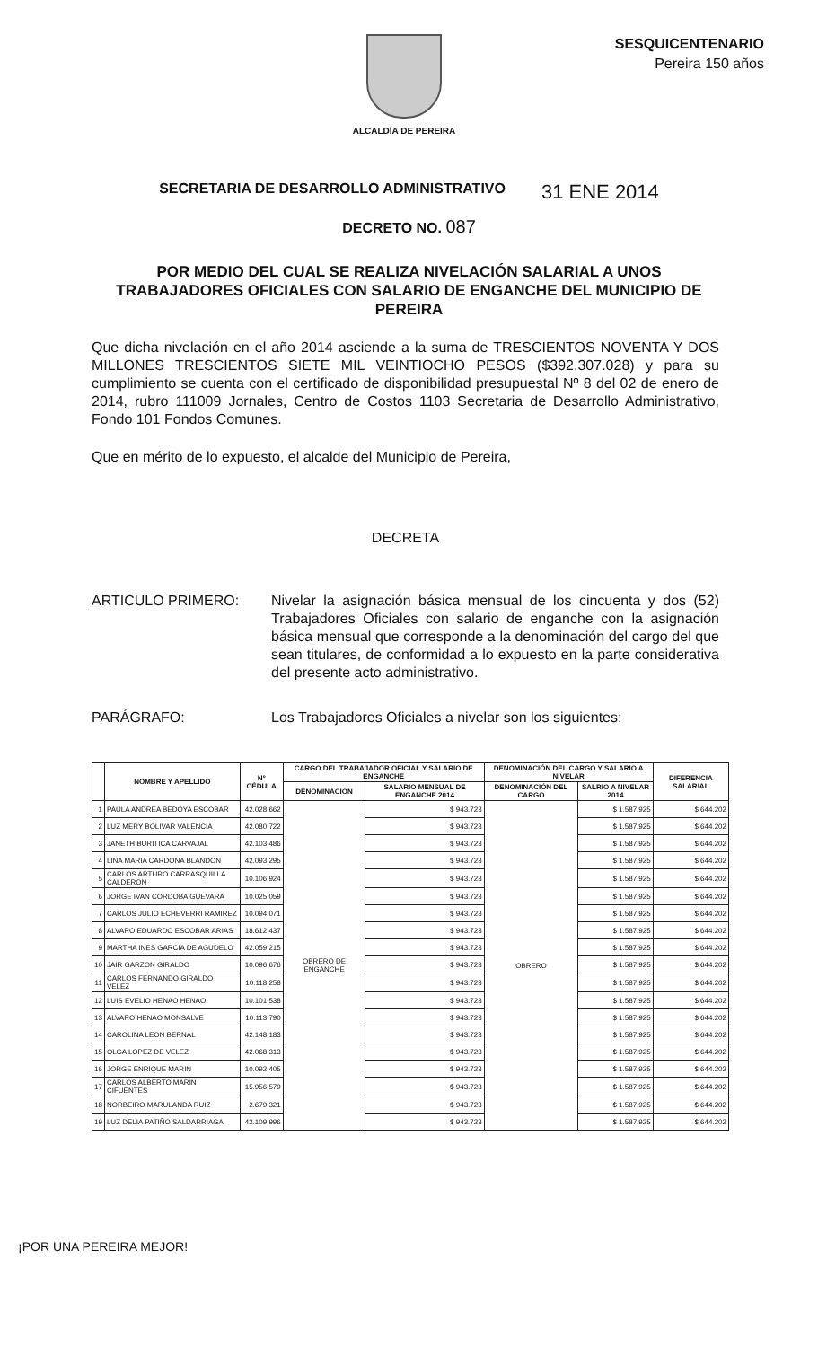ALCALDÍA DE PEREIRA
SESQUICENTENARIO
Pereira 150 años
SECRETARIA DE DESARROLLO ADMINISTRATIVO 31 ENE 2014
DECRETO NO. 087
POR MEDIO DEL CUAL SE REALIZA NIVELACIÓN SALARIAL A UNOS TRABAJADORES OFICIALES CON SALARIO DE ENGANCHE DEL MUNICIPIO DE PEREIRA
Que dicha nivelación en el año 2014 asciende a la suma de TRESCIENTOS NOVENTA Y DOS MILLONES TRESCIENTOS SIETE MIL VEINTIOCHO PESOS ($392.307.028) y para su cumplimiento se cuenta con el certificado de disponibilidad presupuestal Nº 8 del 02 de enero de 2014, rubro 111009 Jornales, Centro de Costos 1103 Secretaria de Desarrollo Administrativo, Fondo 101 Fondos Comunes.
Que en mérito de lo expuesto, el alcalde del Municipio de Pereira,
DECRETA
ARTICULO PRIMERO: Nivelar la asignación básica mensual de los cincuenta y dos (52) Trabajadores Oficiales con salario de enganche con la asignación básica mensual que corresponde a la denominación del cargo del que sean titulares, de conformidad a lo expuesto en la parte considerativa del presente acto administrativo.
PARÁGRAFO: Los Trabajadores Oficiales a nivelar son los siguientes:
| | NOMBRE Y APELLIDO | Nº CÉDULA | CARGO DEL TRABAJADOR OFICIAL Y SALARIO DE ENGANCHE | | DENOMINACIÓN DEL CARGO Y SALARIO A NIVELAR | | DIFERENCIA SALARIAL |
| --- | --- | --- | --- | --- | --- | --- | --- |
| | | | DENOMINACIÓN | SALARIO MENSUAL DE ENGANCHE 2014 | DENOMINACIÓN DEL CARGO | SALRIO A NIVELAR 2014 | |
| 1 | PAULA ANDREA BEDOYA ESCOBAR | 42.028.662 | OBRERO DE ENGANCHE | $ 943.723 | OBRERO | $ 1.587.925 | $ 644.202 |
| 2 | LUZ MERY BOLIVAR VALENCIA | 42.080.722 | | $ 943.723 | | $ 1.587.925 | $ 644.202 |
| 3 | JANETH BURITICA CARVAJAL | 42.103.486 | | $ 943.723 | | $ 1.587.925 | $ 644.202 |
| 4 | LINA MARIA CARDONA BLANDON | 42.093.295 | | $ 943.723 | | $ 1.587.925 | $ 644.202 |
| 5 | CARLOS ARTURO CARRASQUILLA CALDERON | 10.106.924 | | $ 943.723 | | $ 1.587.925 | $ 644.202 |
| 6 | JORGE IVAN CORDOBA GUEVARA | 10.025.059 | | $ 943.723 | | $ 1.587.925 | $ 644.202 |
| 7 | CARLOS JULIO ECHEVERRI RAMIREZ | 10.094.071 | | $ 943.723 | | $ 1.587.925 | $ 644.202 |
| 8 | ALVARO EDUARDO ESCOBAR ARIAS | 18.612.437 | | $ 943.723 | | $ 1.587.925 | $ 644.202 |
| 9 | MARTHA INES GARCIA DE AGUDELO | 42.059.215 | | $ 943.723 | | $ 1.587.925 | $ 644.202 |
| 10 | JAIR GARZON GIRALDO | 10.096.676 | | $ 943.723 | | $ 1.587.925 | $ 644.202 |
| 11 | CARLOS FERNANDO GIRALDO VELEZ | 10.118.258 | | $ 943.723 | | $ 1.587.925 | $ 644.202 |
| 12 | LUIS EVELIO HENAO HENAO | 10.101.538 | | $ 943.723 | | $ 1.587.925 | $ 644.202 |
| 13 | ALVARO HENAO MONSALVE | 10.113.790 | | $ 943.723 | | $ 1.587.925 | $ 644.202 |
| 14 | CAROLINA LEON BERNAL | 42.148.183 | | $ 943.723 | | $ 1.587.925 | $ 644.202 |
| 15 | OLGA LOPEZ DE VELEZ | 42.068.313 | | $ 943.723 | | $ 1.587.925 | $ 644.202 |
| 16 | JORGE ENRIQUE MARIN | 10.092.405 | | $ 943.723 | | $ 1.587.925 | $ 644.202 |
| 17 | CARLOS ALBERTO MARIN CIFUENTES | 15.956.579 | | $ 943.723 | | $ 1.587.925 | $ 644.202 |
| 18 | NORBEIRO MARULANDA RUIZ | 2.679.321 | | $ 943.723 | | $ 1.587.925 | $ 644.202 |
| 19 | LUZ DELIA PATIÑO SALDARRIAGA | 42.109.996 | | $ 943.723 | | $ 1.587.925 | $ 644.202 |
¡POR UNA PEREIRA MEJOR!